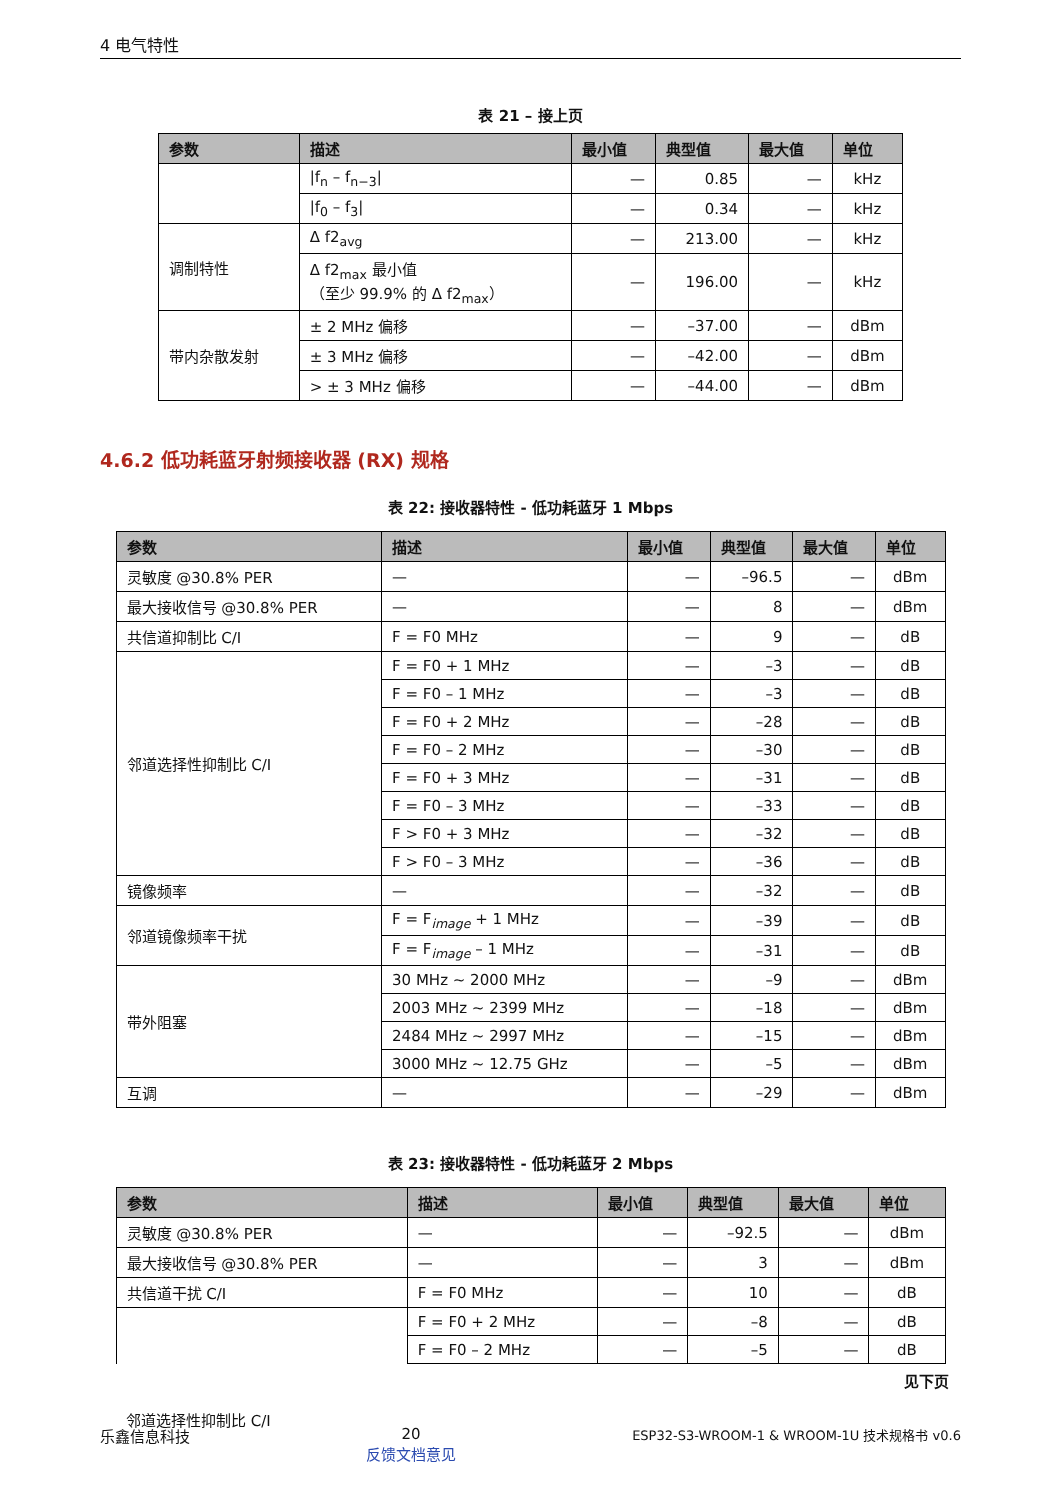4 电气特性
表 21 – 接上页
| 参数 | 描述 | 最小值 | 典型值 | 最大值 | 单位 |
| --- | --- | --- | --- | --- | --- |
| | /f<sub>n</sub> – f<sub>n−3</sub>/ | — | 0.85 | — | kHz |
| | /f<sub>0</sub> – f<sub>3</sub>/ | — | 0.34 | — | kHz |
| 调制特性 | Δ f2<sub>avg</sub> | — | 213.00 | — | kHz |
| | Δ f2<sub>max</sub> 最小值 （至少 99.9% 的 Δ f2<sub>max</sub>） | — | 196.00 | — | kHz |
| 带内杂散发射 | ± 2 MHz 偏移 | — | –37.00 | — | dBm |
| | ± 3 MHz 偏移 | — | –42.00 | — | dBm |
| | > ± 3 MHz 偏移 | — | –44.00 | — | dBm |
4.6.2 低功耗蓝牙射频接收器 (RX) 规格
表 22: 接收器特性 - 低功耗蓝牙 1 Mbps
| 参数 | 描述 | 最小值 | 典型值 | 最大值 | 单位 |
| --- | --- | --- | --- | --- | --- |
| 灵敏度 @30.8% PER | — | — | –96.5 | — | dBm |
| 最大接收信号 @30.8% PER | — | — | 8 | — | dBm |
| 共信道抑制比 C/I | F = F0 MHz | — | 9 | — | dB |
| 邻道选择性抑制比 C/I | F = F0 + 1 MHz | — | –3 | — | dB |
| | F = F0 – 1 MHz | — | –3 | — | dB |
| | F = F0 + 2 MHz | — | –28 | — | dB |
| | F = F0 – 2 MHz | — | –30 | — | dB |
| | F = F0 + 3 MHz | — | –31 | — | dB |
| | F = F0 – 3 MHz | — | –33 | — | dB |
| | F > F0 + 3 MHz | — | –32 | — | dB |
| | F > F0 – 3 MHz | — | –36 | — | dB |
| 镜像频率 | — | — | –32 | — | dB |
| 邻道镜像频率干扰 | F = F<sub>image</sub> + 1 MHz | — | –39 | — | dB |
| | F = F<sub>image</sub> – 1 MHz | — | –31 | — | dB |
| 带外阻塞 | 30 MHz ~ 2000 MHz | — | –9 | — | dBm |
| | 2003 MHz ~ 2399 MHz | — | –18 | — | dBm |
| | 2484 MHz ~ 2997 MHz | — | –15 | — | dBm |
| | 3000 MHz ~ 12.75 GHz | — | –5 | — | dBm |
| 互调 | — | — | –29 | — | dBm |
表 23: 接收器特性 - 低功耗蓝牙 2 Mbps
| 参数 | 描述 | 最小值 | 典型值 | 最大值 | 单位 |
| --- | --- | --- | --- | --- | --- |
| 灵敏度 @30.8% PER | — | — | –92.5 | — | dBm |
| 最大接收信号 @30.8% PER | — | — | 3 | — | dBm |
| 共信道干扰 C/I | F = F0 MHz | — | 10 | — | dB |
| | F = F0 + 2 MHz | — | –8 | — | dB |
| | F = F0 – 2 MHz | — | –5 | — | dB |
见下页
邻道选择性抑制比 C/I
乐鑫信息科技 20
反馈文档意见 ESP32-S3-WROOM-1 & WROOM-1U 技术规格书 v0.6